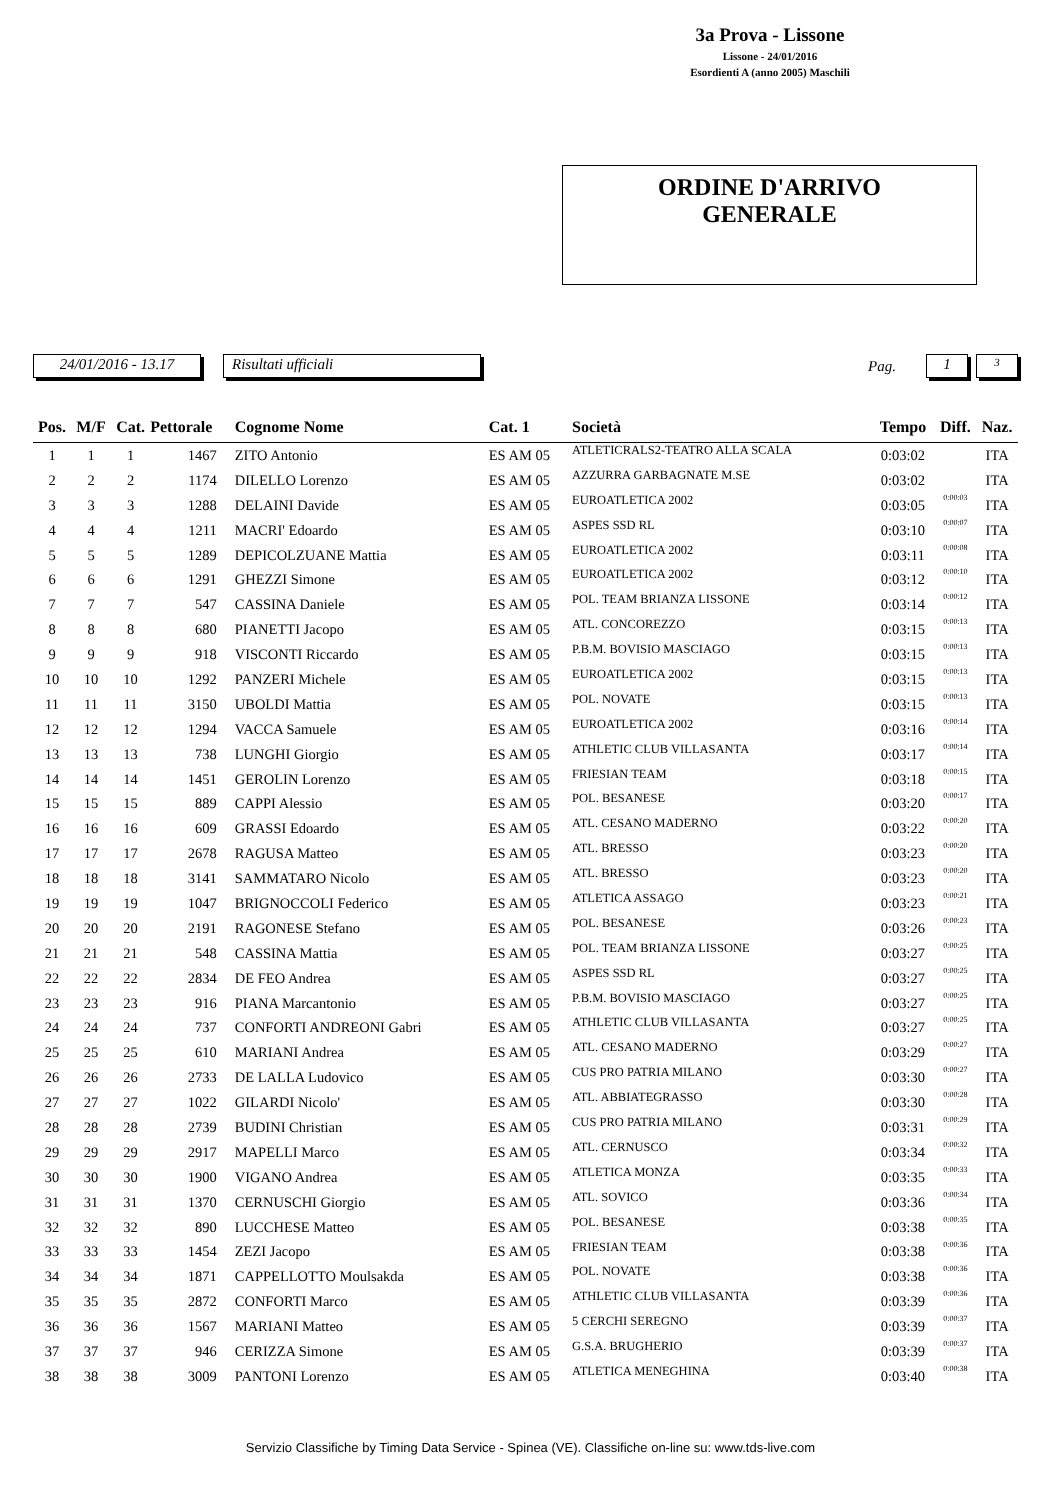3a Prova - Lissone
Lissone - 24/01/2016
Esordienti A (anno 2005) Maschili
ORDINE D'ARRIVO
GENERALE
24/01/2016 - 13.17 Risultati ufficiali Pag. 1 3
| Pos. | M/F | Cat. | Pettorale | Cognome Nome | Cat. 1 | Società | Tempo | Diff. | Naz. |
| --- | --- | --- | --- | --- | --- | --- | --- | --- | --- |
| 1 | 1 | 1 | 1467 | ZITO Antonio | ES AM 05 | ATLETICRALS2-TEATRO ALLA SCALA | 0:03:02 | | ITA |
| 2 | 2 | 2 | 1174 | DILELLO Lorenzo | ES AM 05 | AZZURRA GARBAGNATE M.SE | 0:03:02 | | ITA |
| 3 | 3 | 3 | 1288 | DELAINI Davide | ES AM 05 | EUROATLETICA 2002 | 0:03:05 | 0:00:03 | ITA |
| 4 | 4 | 4 | 1211 | MACRI' Edoardo | ES AM 05 | ASPES SSD RL | 0:03:10 | 0:00:07 | ITA |
| 5 | 5 | 5 | 1289 | DEPICOLZUANE Mattia | ES AM 05 | EUROATLETICA 2002 | 0:03:11 | 0:00:08 | ITA |
| 6 | 6 | 6 | 1291 | GHEZZI Simone | ES AM 05 | EUROATLETICA 2002 | 0:03:12 | 0:00:10 | ITA |
| 7 | 7 | 7 | 547 | CASSINA Daniele | ES AM 05 | POL. TEAM BRIANZA LISSONE | 0:03:14 | 0:00:12 | ITA |
| 8 | 8 | 8 | 680 | PIANETTI Jacopo | ES AM 05 | ATL. CONCOREZZO | 0:03:15 | 0:00:13 | ITA |
| 9 | 9 | 9 | 918 | VISCONTI Riccardo | ES AM 05 | P.B.M. BOVISIO MASCIAGO | 0:03:15 | 0:00:13 | ITA |
| 10 | 10 | 10 | 1292 | PANZERI Michele | ES AM 05 | EUROATLETICA 2002 | 0:03:15 | 0:00:13 | ITA |
| 11 | 11 | 11 | 3150 | UBOLDI Mattia | ES AM 05 | POL. NOVATE | 0:03:15 | 0:00:13 | ITA |
| 12 | 12 | 12 | 1294 | VACCA Samuele | ES AM 05 | EUROATLETICA 2002 | 0:03:16 | 0:00:14 | ITA |
| 13 | 13 | 13 | 738 | LUNGHI Giorgio | ES AM 05 | ATHLETIC CLUB VILLASANTA | 0:03:17 | 0:00:14 | ITA |
| 14 | 14 | 14 | 1451 | GEROLIN Lorenzo | ES AM 05 | FRIESIAN TEAM | 0:03:18 | 0:00:15 | ITA |
| 15 | 15 | 15 | 889 | CAPPI Alessio | ES AM 05 | POL. BESANESE | 0:03:20 | 0:00:17 | ITA |
| 16 | 16 | 16 | 609 | GRASSI Edoardo | ES AM 05 | ATL. CESANO MADERNO | 0:03:22 | 0:00:20 | ITA |
| 17 | 17 | 17 | 2678 | RAGUSA Matteo | ES AM 05 | ATL. BRESSO | 0:03:23 | 0:00:20 | ITA |
| 18 | 18 | 18 | 3141 | SAMMATARO Nicolo | ES AM 05 | ATL. BRESSO | 0:03:23 | 0:00:20 | ITA |
| 19 | 19 | 19 | 1047 | BRIGNOCCOLI Federico | ES AM 05 | ATLETICA ASSAGO | 0:03:23 | 0:00:21 | ITA |
| 20 | 20 | 20 | 2191 | RAGONESE Stefano | ES AM 05 | POL. BESANESE | 0:03:26 | 0:00:23 | ITA |
| 21 | 21 | 21 | 548 | CASSINA Mattia | ES AM 05 | POL. TEAM BRIANZA LISSONE | 0:03:27 | 0:00:25 | ITA |
| 22 | 22 | 22 | 2834 | DE FEO Andrea | ES AM 05 | ASPES SSD RL | 0:03:27 | 0:00:25 | ITA |
| 23 | 23 | 23 | 916 | PIANA Marcantonio | ES AM 05 | P.B.M. BOVISIO MASCIAGO | 0:03:27 | 0:00:25 | ITA |
| 24 | 24 | 24 | 737 | CONFORTI ANDREONI Gabri | ES AM 05 | ATHLETIC CLUB VILLASANTA | 0:03:27 | 0:00:25 | ITA |
| 25 | 25 | 25 | 610 | MARIANI Andrea | ES AM 05 | ATL. CESANO MADERNO | 0:03:29 | 0:00:27 | ITA |
| 26 | 26 | 26 | 2733 | DE LALLA Ludovico | ES AM 05 | CUS PRO PATRIA MILANO | 0:03:30 | 0:00:27 | ITA |
| 27 | 27 | 27 | 1022 | GILARDI Nicolo' | ES AM 05 | ATL. ABBIATEGRASSO | 0:03:30 | 0:00:28 | ITA |
| 28 | 28 | 28 | 2739 | BUDINI Christian | ES AM 05 | CUS PRO PATRIA MILANO | 0:03:31 | 0:00:29 | ITA |
| 29 | 29 | 29 | 2917 | MAPELLI Marco | ES AM 05 | ATL. CERNUSCO | 0:03:34 | 0:00:32 | ITA |
| 30 | 30 | 30 | 1900 | VIGANO Andrea | ES AM 05 | ATLETICA MONZA | 0:03:35 | 0:00:33 | ITA |
| 31 | 31 | 31 | 1370 | CERNUSCHI Giorgio | ES AM 05 | ATL. SOVICO | 0:03:36 | 0:00:34 | ITA |
| 32 | 32 | 32 | 890 | LUCCHESE Matteo | ES AM 05 | POL. BESANESE | 0:03:38 | 0:00:35 | ITA |
| 33 | 33 | 33 | 1454 | ZEZI Jacopo | ES AM 05 | FRIESIAN TEAM | 0:03:38 | 0:00:36 | ITA |
| 34 | 34 | 34 | 1871 | CAPPELLOTTO Moulsakda | ES AM 05 | POL. NOVATE | 0:03:38 | 0:00:36 | ITA |
| 35 | 35 | 35 | 2872 | CONFORTI Marco | ES AM 05 | ATHLETIC CLUB VILLASANTA | 0:03:39 | 0:00:36 | ITA |
| 36 | 36 | 36 | 1567 | MARIANI Matteo | ES AM 05 | 5 CERCHI SEREGNO | 0:03:39 | 0:00:37 | ITA |
| 37 | 37 | 37 | 946 | CERIZZA Simone | ES AM 05 | G.S.A. BRUGHERIO | 0:03:39 | 0:00:37 | ITA |
| 38 | 38 | 38 | 3009 | PANTONI Lorenzo | ES AM 05 | ATLETICA MENEGHINA | 0:03:40 | 0:00:38 | ITA |
Servizio Classifiche by Timing Data Service - Spinea (VE). Classifiche on-line su: www.tds-live.com